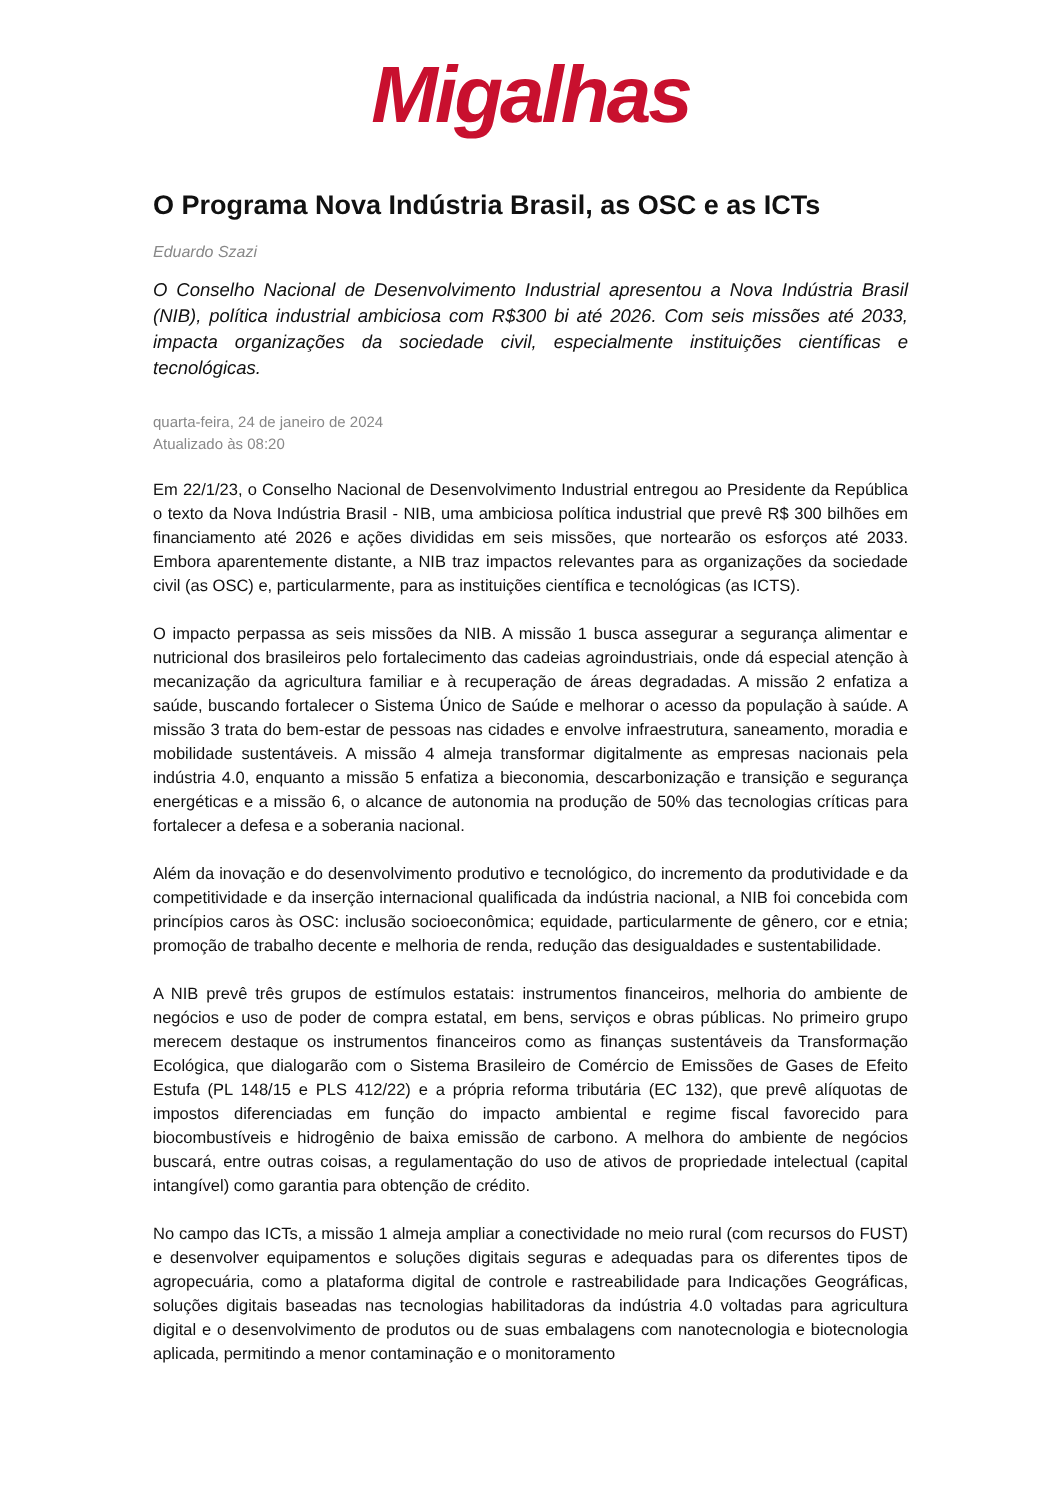Migalhas
O Programa Nova Indústria Brasil, as OSC e as ICTs
Eduardo Szazi
O Conselho Nacional de Desenvolvimento Industrial apresentou a Nova Indústria Brasil (NIB), política industrial ambiciosa com R$300 bi até 2026. Com seis missões até 2033, impacta organizações da sociedade civil, especialmente instituições científicas e tecnológicas.
quarta-feira, 24 de janeiro de 2024
Atualizado às 08:20
Em 22/1/23, o Conselho Nacional de Desenvolvimento Industrial entregou ao Presidente da República o texto da Nova Indústria Brasil - NIB, uma ambiciosa política industrial que prevê R$ 300 bilhões em financiamento até 2026 e ações divididas em seis missões, que nortearão os esforços até 2033. Embora aparentemente distante, a NIB traz impactos relevantes para as organizações da sociedade civil (as OSC) e, particularmente, para as instituições científica e tecnológicas (as ICTS).
O impacto perpassa as seis missões da NIB. A missão 1 busca assegurar a segurança alimentar e nutricional dos brasileiros pelo fortalecimento das cadeias agroindustriais, onde dá especial atenção à mecanização da agricultura familiar e à recuperação de áreas degradadas. A missão 2 enfatiza a saúde, buscando fortalecer o Sistema Único de Saúde e melhorar o acesso da população à saúde. A missão 3 trata do bem-estar de pessoas nas cidades e envolve infraestrutura, saneamento, moradia e mobilidade sustentáveis. A missão 4 almeja transformar digitalmente as empresas nacionais pela indústria 4.0, enquanto a missão 5 enfatiza a bieconomia, descarbonização e transição e segurança energéticas e a missão 6, o alcance de autonomia na produção de 50% das tecnologias críticas para fortalecer a defesa e a soberania nacional.
Além da inovação e do desenvolvimento produtivo e tecnológico, do incremento da produtividade e da competitividade e da inserção internacional qualificada da indústria nacional, a NIB foi concebida com princípios caros às OSC: inclusão socioeconômica; equidade, particularmente de gênero, cor e etnia; promoção de trabalho decente e melhoria de renda, redução das desigualdades e sustentabilidade.
A NIB prevê três grupos de estímulos estatais: instrumentos financeiros, melhoria do ambiente de negócios e uso de poder de compra estatal, em bens, serviços e obras públicas. No primeiro grupo merecem destaque os instrumentos financeiros como as finanças sustentáveis da Transformação Ecológica, que dialogarão com o Sistema Brasileiro de Comércio de Emissões de Gases de Efeito Estufa (PL 148/15 e PLS 412/22) e a própria reforma tributária (EC 132), que prevê alíquotas de impostos diferenciadas em função do impacto ambiental e regime fiscal favorecido para biocombustíveis e hidrogênio de baixa emissão de carbono. A melhora do ambiente de negócios buscará, entre outras coisas, a regulamentação do uso de ativos de propriedade intelectual (capital intangível) como garantia para obtenção de crédito.
No campo das ICTs, a missão 1 almeja ampliar a conectividade no meio rural (com recursos do FUST) e desenvolver equipamentos e soluções digitais seguras e adequadas para os diferentes tipos de agropecuária, como a plataforma digital de controle e rastreabilidade para Indicações Geográficas, soluções digitais baseadas nas tecnologias habilitadoras da indústria 4.0 voltadas para agricultura digital e o desenvolvimento de produtos ou de suas embalagens com nanotecnologia e biotecnologia aplicada, permitindo a menor contaminação e o monitoramento